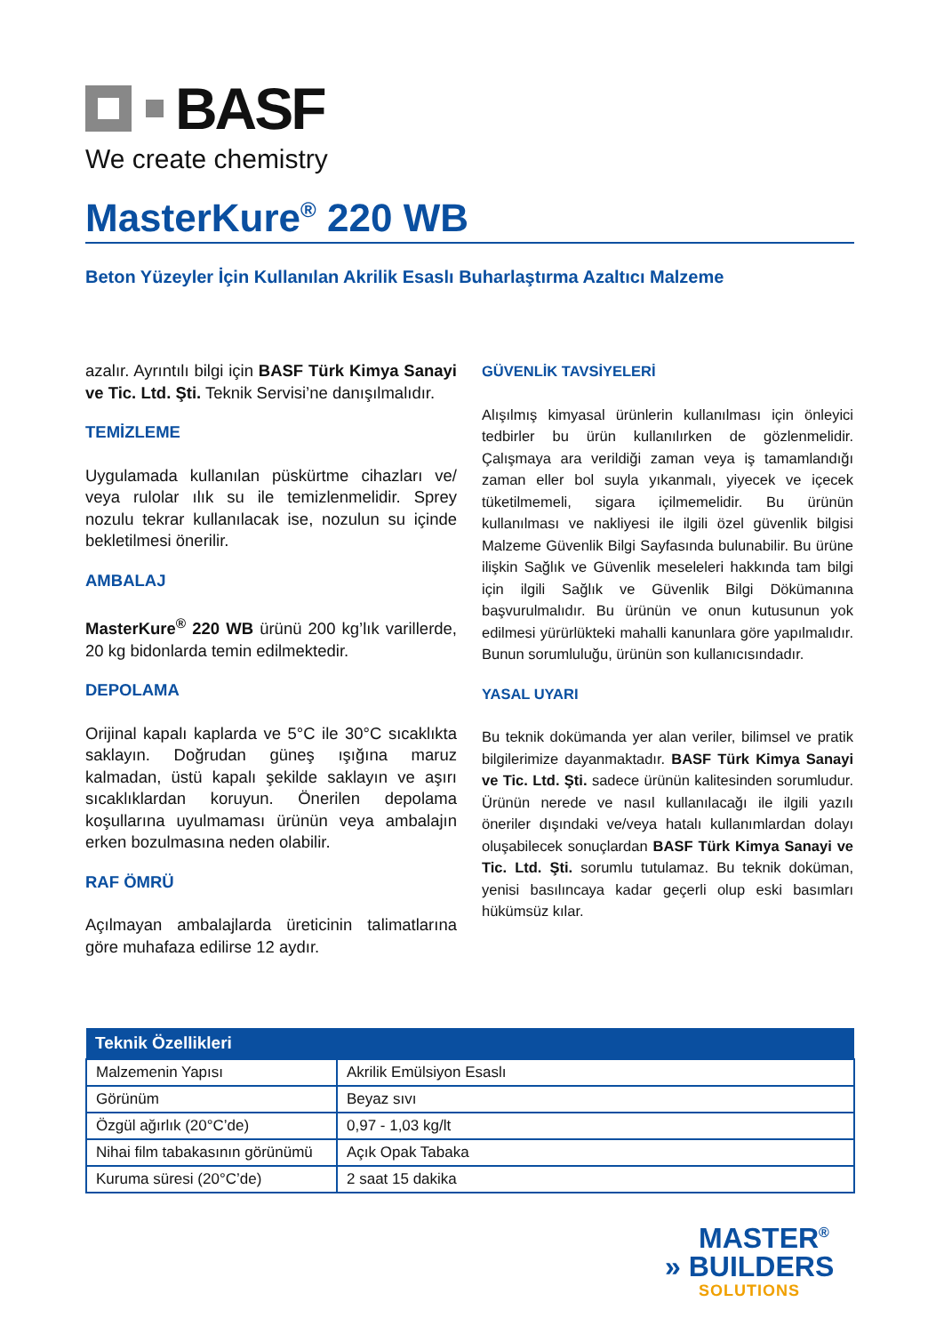BASF
We create chemistry
MasterKure<sup>®</sup> 220 WB
Beton Yüzeyler İçin Kullanılan Akrilik Esaslı Buharlaştırma Azaltıcı Malzeme
azalır. Ayrıntılı bilgi için BASF Türk Kimya Sanayi ve Tic. Ltd. Şti. Teknik Servisi’ne danışılmalıdır.
TEMİZLEME
Uygulamada kullanılan püskürtme cihazları ve/ veya rulolar ılık su ile temizlenmelidir. Sprey nozulu tekrar kullanılacak ise, nozulun su içinde bekletilmesi önerilir.
AMBALAJ
MasterKure<sup>®</sup> 220 WB ürünü 200 kg’lık varillerde, 20 kg bidonlarda temin edilmektedir.
DEPOLAMA
Orijinal kapalı kaplarda ve 5°C ile 30°C sıcaklıkta saklayın. Doğrudan güneş ışığına maruz kalmadan, üstü kapalı şekilde saklayın ve aşırı sıcaklıklardan koruyun. Önerilen depolama koşullarına uyulmaması ürünün veya ambalajın erken bozulmasına neden olabilir.
RAF ÖMRÜ
Açılmayan ambalajlarda üreticinin talimatlarına göre muhafaza edilirse 12 aydır.
GÜVENLİK TAVSİYELERİ
Alışılmış kimyasal ürünlerin kullanılması için önleyici tedbirler bu ürün kullanılırken de gözlenmelidir. Çalışmaya ara verildiği zaman veya iş tamamlandığı zaman eller bol suyla yıkanmalı, yiyecek ve içecek tüketilmemeli, sigara içilmemelidir. Bu ürünün kullanılması ve nakliyesi ile ilgili özel güvenlik bilgisi Malzeme Güvenlik Bilgi Sayfasında bulunabilir. Bu ürüne ilişkin Sağlık ve Güvenlik meseleleri hakkında tam bilgi için ilgili Sağlık ve Güvenlik Bilgi Dökümanına başvurulmalıdır. Bu ürünün ve onun kutusunun yok edilmesi yürürlükteki mahalli kanunlara göre yapılmalıdır. Bunun sorumluluğu, ürünün son kullanıcısındadır.
YASAL UYARI
Bu teknik dokümanda yer alan veriler, bilimsel ve pratik bilgilerimize dayanmaktadır. BASF Türk Kimya Sanayi ve Tic. Ltd. Şti. sadece ürünün kalitesinden sorumludur. Ürünün nerede ve nasıl kullanılacağı ile ilgili yazılı öneriler dışındaki ve/veya hatalı kullanımlardan dolayı oluşabilecek sonuçlardan BASF Türk Kimya Sanayi ve Tic. Ltd. Şti. sorumlu tutulamaz. Bu teknik doküman, yenisi basılıncaya kadar geçerli olup eski basımları hükümsüz kılar.
| Teknik Özellikleri | |
| --- | --- |
| Malzemenin Yapısı | Akrilik Emülsiyon Esaslı |
| Görünüm | Beyaz sıvı |
| Özgül ağırlık (20°C’de) | 0,97 - 1,03 kg/lt |
| Nihai film tabakasının görünümü | Açık Opak Tabaka |
| Kuruma süresi (20°C’de) | 2 saat 15 dakika |
MASTER<sup>®</sup>
» BUILDERS
SOLUTIONS